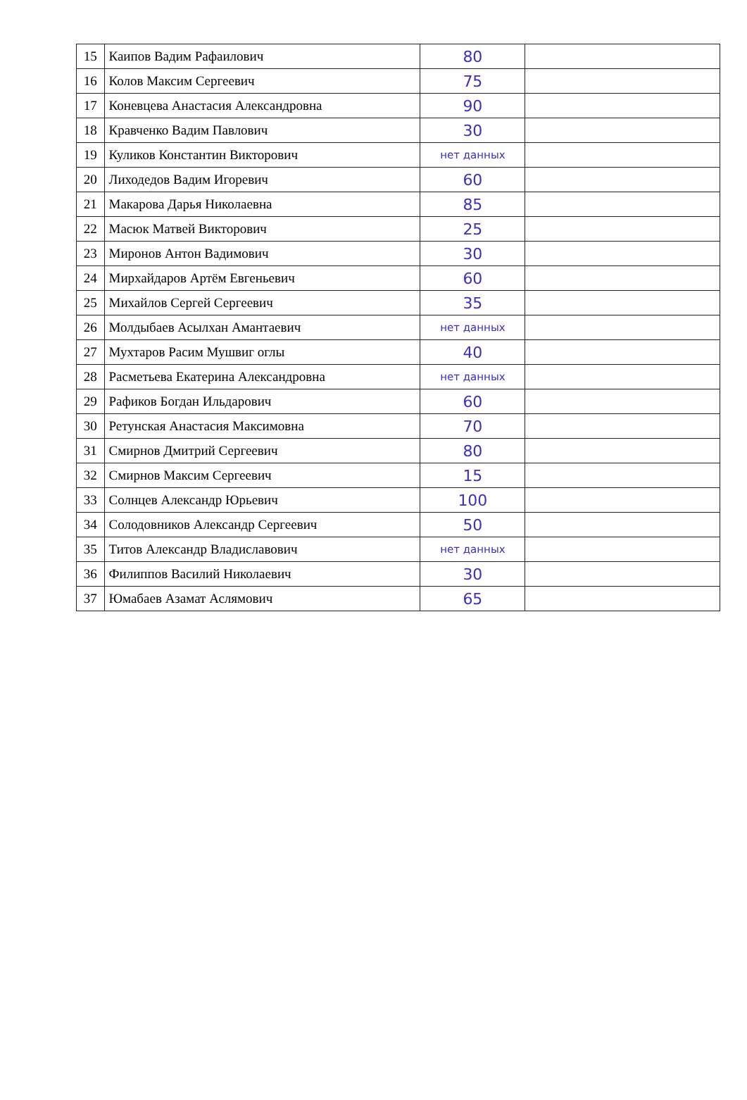| 15 | Каипов Вадим Рафаилович | 80 | |
| 16 | Колов Максим Сергеевич | 75 | |
| 17 | Коневцева Анастасия Александровна | 90 | |
| 18 | Кравченко Вадим Павлович | 30 | |
| 19 | Куликов Константин Викторович | нет данных | |
| 20 | Лиходедов Вадим Игоревич | 60 | |
| 21 | Макарова Дарья Николаевна | 85 | |
| 22 | Масюк Матвей Викторович | 25 | |
| 23 | Миронов Антон Вадимович | 30 | |
| 24 | Мирхайдаров Артём Евгеньевич | 60 | |
| 25 | Михайлов Сергей Сергеевич | 35 | |
| 26 | Молдыбаев Асылхан Амантаевич | нет данных | |
| 27 | Мухтаров Расим Мушвиг оглы | 40 | |
| 28 | Расметьева Екатерина Александровна | нет данных | |
| 29 | Рафиков Богдан Ильдарович | 60 | |
| 30 | Ретунская Анастасия Максимовна | 70 | |
| 31 | Смирнов Дмитрий Сергеевич | 80 | |
| 32 | Смирнов Максим Сергеевич | 15 | |
| 33 | Солнцев Александр Юрьевич | 100 | |
| 34 | Солодовников Александр Сергеевич | 50 | |
| 35 | Титов Александр Владиславович | нет данных | |
| 36 | Филиппов Василий Николаевич | 30 | |
| 37 | Юмабаев Азамат Аслямович | 65 | |